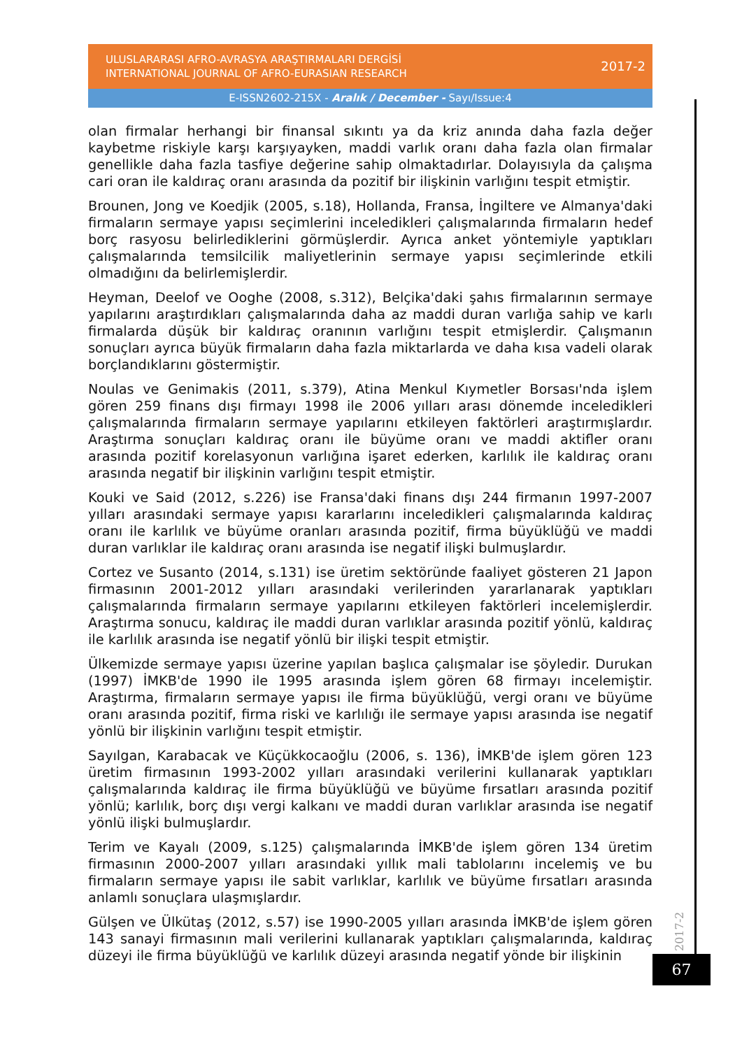ULUSLARARASI AFRO-AVRASYA ARAŞTIRMALARI DERGİSİ
INTERNATIONAL JOURNAL OF AFRO-EURASIAN RESEARCH
2017-2
E-ISSN2602-215X - Aralık / December - Sayı/Issue:4
olan firmalar herhangi bir finansal sıkıntı ya da kriz anında daha fazla değer kaybetme riskiyle karşı karşıyayken, maddi varlık oranı daha fazla olan firmalar genellikle daha fazla tasfiye değerine sahip olmaktadırlar. Dolayısıyla da çalışma cari oran ile kaldıraç oranı arasında da pozitif bir ilişkinin varlığını tespit etmiştir.
Brounen, Jong ve Koedjik (2005, s.18), Hollanda, Fransa, İngiltere ve Almanya'daki firmaların sermaye yapısı seçimlerini inceledikleri çalışmalarında firmaların hedef borç rasyosu belirlediklerini görmüşlerdir. Ayrıca anket yöntemiyle yaptıkları çalışmalarında temsilcilik maliyetlerinin sermaye yapısı seçimlerinde etkili olmadığını da belirlemişlerdir.
Heyman, Deelof ve Ooghe (2008, s.312), Belçika'daki şahıs firmalarının sermaye yapılarını araştırdıkları çalışmalarında daha az maddi duran varlığa sahip ve karlı firmalarda düşük bir kaldıraç oranının varlığını tespit etmişlerdir. Çalışmanın sonuçları ayrıca büyük firmaların daha fazla miktarlarda ve daha kısa vadeli olarak borçlandıklarını göstermiştir.
Noulas ve Genimakis (2011, s.379), Atina Menkul Kıymetler Borsası'nda işlem gören 259 finans dışı firmayı 1998 ile 2006 yılları arası dönemde inceledikleri çalışmalarında firmaların sermaye yapılarını etkileyen faktörleri araştırmışlardır. Araştırma sonuçları kaldıraç oranı ile büyüme oranı ve maddi aktifler oranı arasında pozitif korelasyonun varlığına işaret ederken, karlılık ile kaldıraç oranı arasında negatif bir ilişkinin varlığını tespit etmiştir.
Kouki ve Said (2012, s.226) ise Fransa'daki finans dışı 244 firmanın 1997-2007 yılları arasındaki sermaye yapısı kararlarını inceledikleri çalışmalarında kaldıraç oranı ile karlılık ve büyüme oranları arasında pozitif, firma büyüklüğü ve maddi duran varlıklar ile kaldıraç oranı arasında ise negatif ilişki bulmuşlardır.
Cortez ve Susanto (2014, s.131) ise üretim sektöründe faaliyet gösteren 21 Japon firmasının 2001-2012 yılları arasındaki verilerinden yararlanarak yaptıkları çalışmalarında firmaların sermaye yapılarını etkileyen faktörleri incelemişlerdir. Araştırma sonucu, kaldıraç ile maddi duran varlıklar arasında pozitif yönlü, kaldıraç ile karlılık arasında ise negatif yönlü bir ilişki tespit etmiştir.
Ülkemizde sermaye yapısı üzerine yapılan başlıca çalışmalar ise şöyledir. Durukan (1997) İMKB'de 1990 ile 1995 arasında işlem gören 68 firmayı incelemiştir. Araştırma, firmaların sermaye yapısı ile firma büyüklüğü, vergi oranı ve büyüme oranı arasında pozitif, firma riski ve karlılığı ile sermaye yapısı arasında ise negatif yönlü bir ilişkinin varlığını tespit etmiştir.
Sayılgan, Karabacak ve Küçükkocaoğlu (2006, s. 136), İMKB'de işlem gören 123 üretim firmasının 1993-2002 yılları arasındaki verilerini kullanarak yaptıkları çalışmalarında kaldıraç ile firma büyüklüğü ve büyüme fırsatları arasında pozitif yönlü; karlılık, borç dışı vergi kalkanı ve maddi duran varlıklar arasında ise negatif yönlü ilişki bulmuşlardır.
Terim ve Kayalı (2009, s.125) çalışmalarında İMKB'de işlem gören 134 üretim firmasının 2000-2007 yılları arasındaki yıllık mali tablolarını incelemiş ve bu firmaların sermaye yapısı ile sabit varlıklar, karlılık ve büyüme fırsatları arasında anlamlı sonuçlara ulaşmışlardır.
Gülşen ve Ülkütaş (2012, s.57) ise 1990-2005 yılları arasında İMKB'de işlem gören 143 sanayi firmasının mali verilerini kullanarak yaptıkları çalışmalarında, kaldıraç düzeyi ile firma büyüklüğü ve karlılık düzeyi arasında negatif yönde bir ilişkinin
2017-2
67